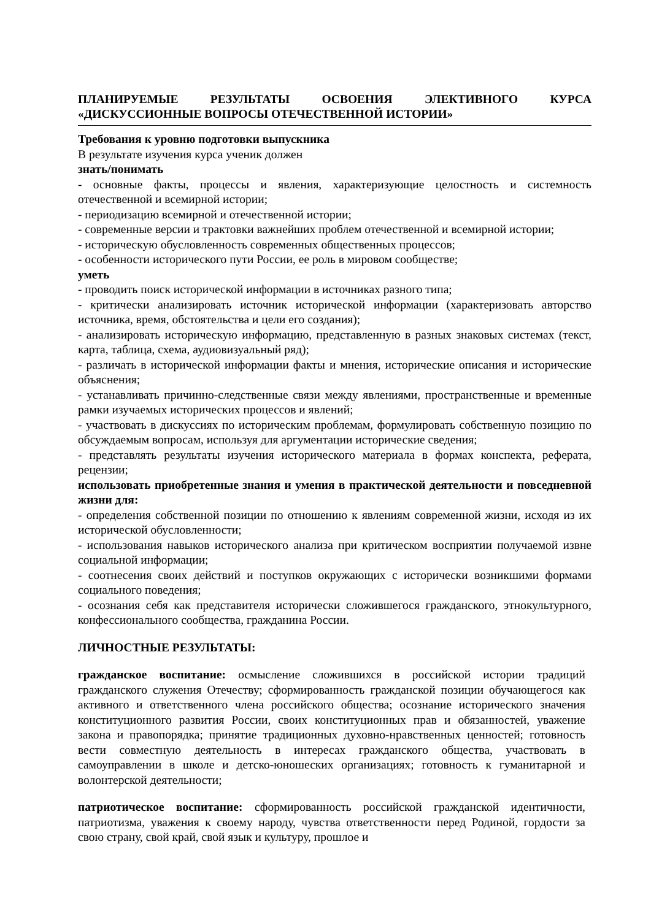ПЛАНИРУЕМЫЕ РЕЗУЛЬТАТЫ ОСВОЕНИЯ ЭЛЕКТИВНОГО КУРСА «ДИСКУССИОННЫЕ ВОПРОСЫ ОТЕЧЕСТВЕННОЙ ИСТОРИИ»
Требования к уровню подготовки выпускника
В результате изучения курса ученик должен
знать/понимать
- основные факты, процессы и явления, характеризующие целостность и системность отечественной и всемирной истории;
- периодизацию всемирной и отечественной истории;
- современные версии и трактовки важнейших проблем отечественной и всемирной истории;
- историческую обусловленность современных общественных процессов;
- особенности исторического пути России, ее роль в мировом сообществе;
уметь
- проводить поиск исторической информации в источниках разного типа;
- критически анализировать источник исторической информации (характеризовать авторство источника, время, обстоятельства и цели его создания);
- анализировать историческую информацию, представленную в разных знаковых системах (текст, карта, таблица, схема, аудиовизуальный ряд);
- различать в исторической информации факты и мнения, исторические описания и исторические объяснения;
- устанавливать причинно-следственные связи между явлениями, пространственные и временные рамки изучаемых исторических процессов и явлений;
- участвовать в дискуссиях по историческим проблемам, формулировать собственную позицию по обсуждаемым вопросам, используя для аргументации исторические сведения;
- представлять результаты изучения исторического материала в формах конспекта, реферата, рецензии;
использовать приобретенные знания и умения в практической деятельности и повседневной жизни для:
- определения собственной позиции по отношению к явлениям современной жизни, исходя из их исторической обусловленности;
- использования навыков исторического анализа при критическом восприятии получаемой извне социальной информации;
- соотнесения своих действий и поступков окружающих с исторически возникшими формами социального поведения;
- осознания себя как представителя исторически сложившегося гражданского, этнокультурного, конфессионального сообщества, гражданина России.
ЛИЧНОСТНЫЕ РЕЗУЛЬТАТЫ:
гражданское воспитание: осмысление сложившихся в российской истории традиций гражданского служения Отечеству; сформированность гражданской позиции обучающегося как активного и ответственного члена российского общества; осознание исторического значения конституционного развития России, своих конституционных прав и обязанностей, уважение закона и правопорядка; принятие традиционных духовно-нравственных ценностей; готовность вести совместную деятельность в интересах гражданского общества, участвовать в самоуправлении в школе и детско-юношеских организациях; готовность к гуманитарной и волонтерской деятельности;
патриотическое воспитание: сформированность российской гражданской идентичности, патриотизма, уважения к своему народу, чувства ответственности перед Родиной, гордости за свою страну, свой край, свой язык и культуру, прошлое и